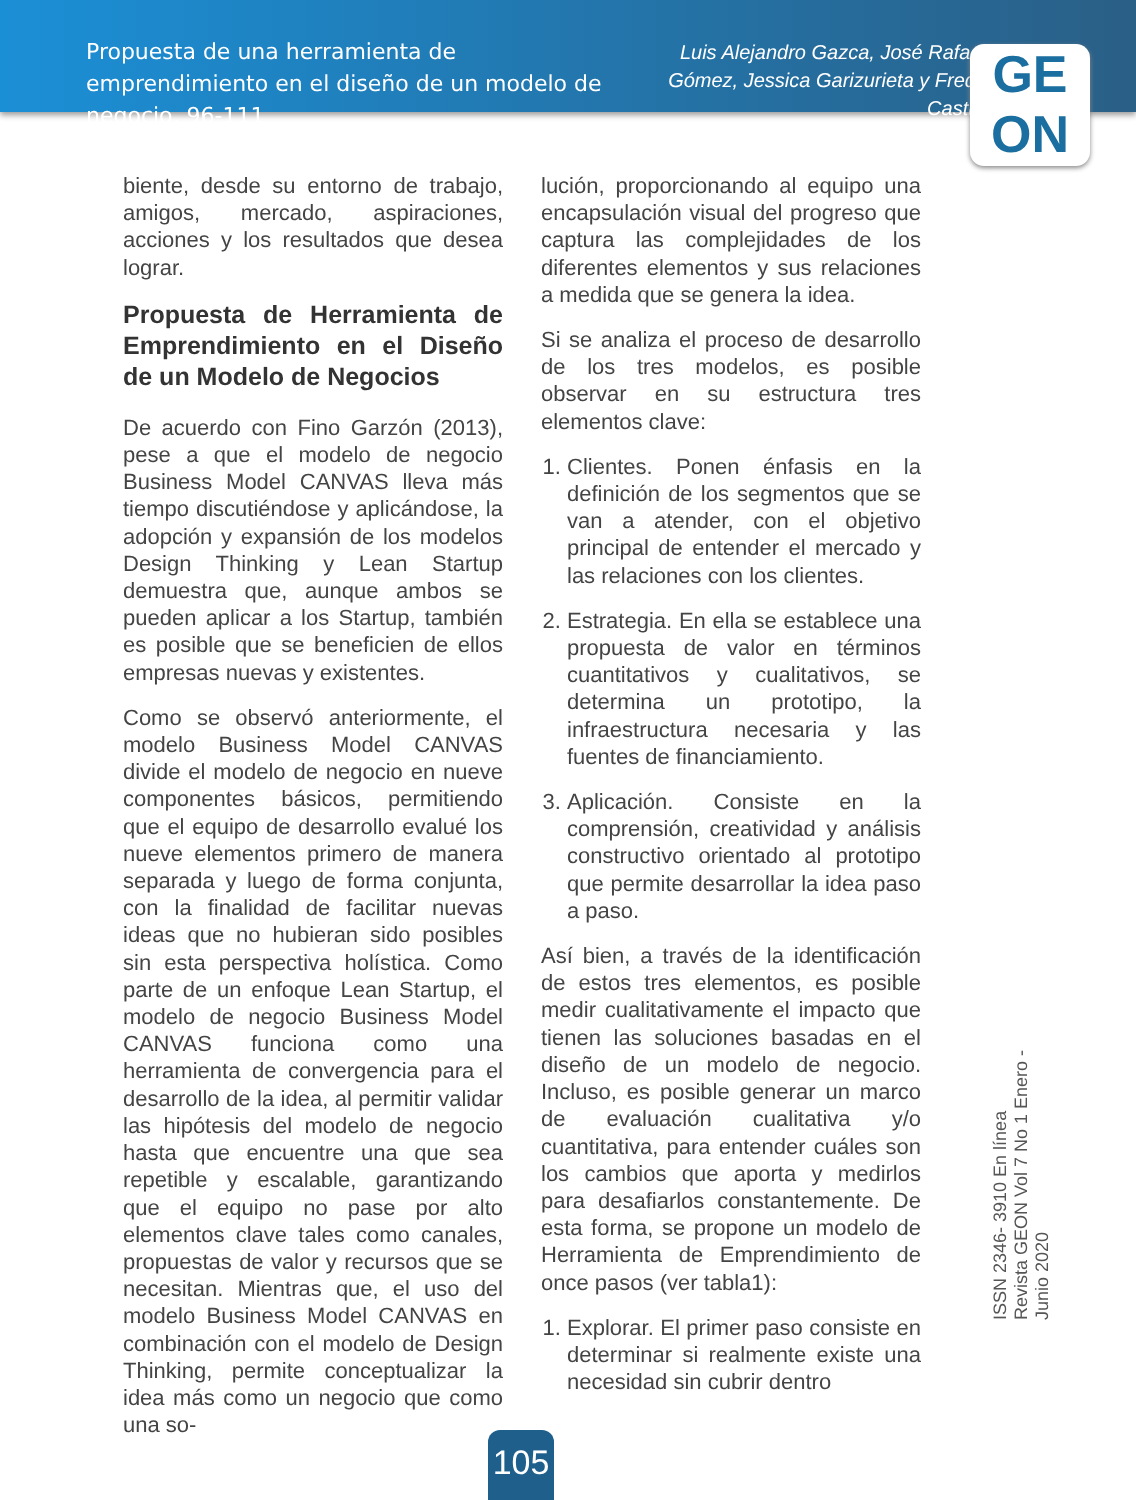Propuesta de una herramienta de emprendimiento en el diseño de un modelo de negocio, 96-111
Luis Alejandro Gazca, José Rafael Gómez, Jessica Garizurieta y Fredy Castro
GE
ON
biente, desde su entorno de trabajo, amigos, mercado, aspiraciones, acciones y los resultados que desea lograr.
Propuesta de Herramienta de Emprendimiento en el Diseño de un Modelo de Negocios
De acuerdo con Fino Garzón (2013), pese a que el modelo de negocio Business Model CANVAS lleva más tiempo discutiéndose y aplicándose, la adopción y expansión de los modelos Design Thinking y Lean Startup demuestra que, aunque ambos se pueden aplicar a los Startup, también es posible que se beneficien de ellos empresas nuevas y existentes.
Como se observó anteriormente, el modelo Business Model CANVAS divide el modelo de negocio en nueve componentes básicos, permitiendo que el equipo de desarrollo evalué los nueve elementos primero de manera separada y luego de forma conjunta, con la finalidad de facilitar nuevas ideas que no hubieran sido posibles sin esta perspectiva holística. Como parte de un enfoque Lean Startup, el modelo de negocio Business Model CANVAS funciona como una herramienta de convergencia para el desarrollo de la idea, al permitir validar las hipótesis del modelo de negocio hasta que encuentre una que sea repetible y escalable, garantizando que el equipo no pase por alto elementos clave tales como canales, propuestas de valor y recursos que se necesitan. Mientras que, el uso del modelo Business Model CANVAS en combinación con el modelo de Design Thinking, permite conceptualizar la idea más como un negocio que como una so-
lución, proporcionando al equipo una encapsulación visual del progreso que captura las complejidades de los diferentes elementos y sus relaciones a medida que se genera la idea.
Si se analiza el proceso de desarrollo de los tres modelos, es posible observar en su estructura tres elementos clave:
1. Clientes. Ponen énfasis en la definición de los segmentos que se van a atender, con el objetivo principal de entender el mercado y las relaciones con los clientes.
2. Estrategia. En ella se establece una propuesta de valor en términos cuantitativos y cualitativos, se determina un prototipo, la infraestructura necesaria y las fuentes de financiamiento.
3. Aplicación. Consiste en la comprensión, creatividad y análisis constructivo orientado al prototipo que permite desarrollar la idea paso a paso.
Así bien, a través de la identificación de estos tres elementos, es posible medir cualitativamente el impacto que tienen las soluciones basadas en el diseño de un modelo de negocio. Incluso, es posible generar un marco de evaluación cualitativa y/o cuantitativa, para entender cuáles son los cambios que aporta y medirlos para desafiarlos constantemente. De esta forma, se propone un modelo de Herramienta de Emprendimiento de once pasos (ver tabla1):
1. Explorar. El primer paso consiste en determinar si realmente existe una necesidad sin cubrir dentro
ISSN 2346- 3910 En línea
Revista GEON Vol 7 No 1 Enero -Junio 2020
105